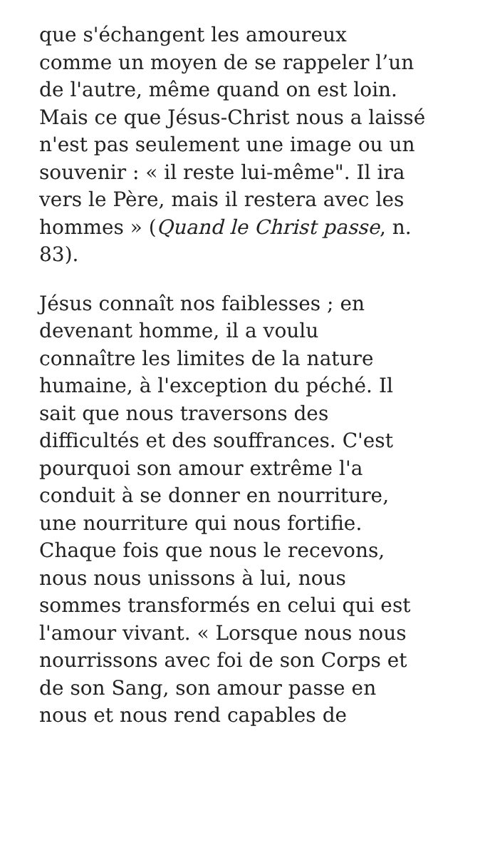que s'échangent les amoureux
comme un moyen de se rappeler l’un
de l'autre, même quand on est loin.
Mais ce que Jésus-Christ nous a laissé
n'est pas seulement une image ou un
souvenir : « il reste lui-même". Il ira
vers le Père, mais il restera avec les
hommes » (Quand le Christ passe, n.
83).
Jésus connaît nos faiblesses ; en
devenant homme, il a voulu
connaître les limites de la nature
humaine, à l'exception du péché. Il
sait que nous traversons des
difficultés et des souffrances. C'est
pourquoi son amour extrême l'a
conduit à se donner en nourriture,
une nourriture qui nous fortifie.
Chaque fois que nous le recevons,
nous nous unissons à lui, nous
sommes transformés en celui qui est
l'amour vivant. « Lorsque nous nous
nourrissons avec foi de son Corps et
de son Sang, son amour passe en
nous et nous rend capables de